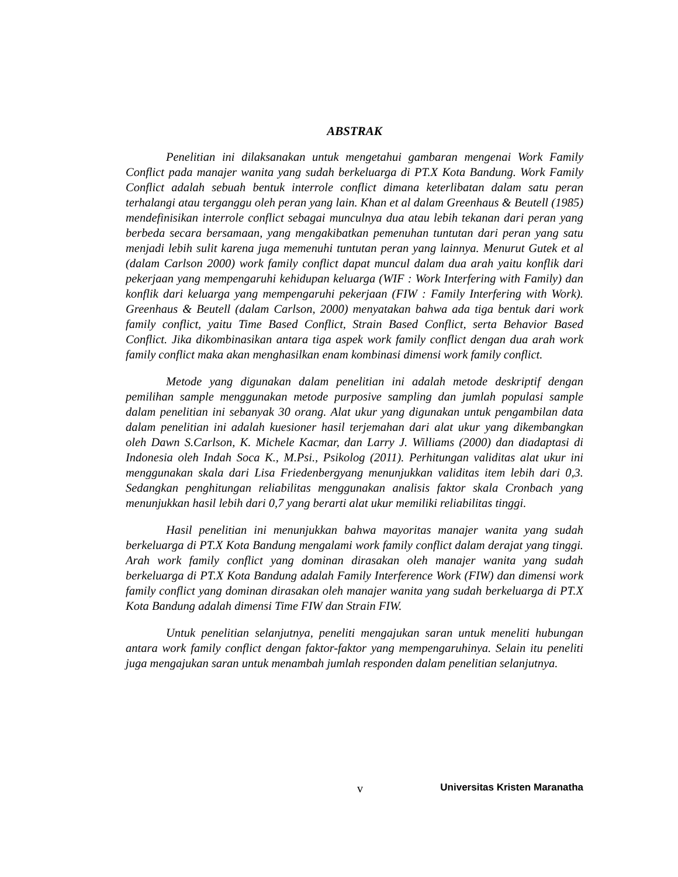ABSTRAK
Penelitian ini dilaksanakan untuk mengetahui gambaran mengenai Work Family Conflict pada manajer wanita yang sudah berkeluarga di PT.X Kota Bandung. Work Family Conflict adalah sebuah bentuk interrole conflict dimana keterlibatan dalam satu peran terhalangi atau terganggu oleh peran yang lain. Khan et al dalam Greenhaus & Beutell (1985) mendefinisikan interrole conflict sebagai munculnya dua atau lebih tekanan dari peran yang berbeda secara bersamaan, yang mengakibatkan pemenuhan tuntutan dari peran yang satu menjadi lebih sulit karena juga memenuhi tuntutan peran yang lainnya. Menurut Gutek et al (dalam Carlson 2000) work family conflict dapat muncul dalam dua arah yaitu konflik dari pekerjaan yang mempengaruhi kehidupan keluarga (WIF : Work Interfering with Family) dan konflik dari keluarga yang mempengaruhi pekerjaan (FIW : Family Interfering with Work). Greenhaus & Beutell (dalam Carlson, 2000) menyatakan bahwa ada tiga bentuk dari work family conflict, yaitu Time Based Conflict, Strain Based Conflict, serta Behavior Based Conflict. Jika dikombinasikan antara tiga aspek work family conflict dengan dua arah work family conflict maka akan menghasilkan enam kombinasi dimensi work family conflict.
Metode yang digunakan dalam penelitian ini adalah metode deskriptif dengan pemilihan sample menggunakan metode purposive sampling dan jumlah populasi sample dalam penelitian ini sebanyak 30 orang. Alat ukur yang digunakan untuk pengambilan data dalam penelitian ini adalah kuesioner hasil terjemahan dari alat ukur yang dikembangkan oleh Dawn S.Carlson, K. Michele Kacmar, dan Larry J. Williams (2000) dan diadaptasi di Indonesia oleh Indah Soca K., M.Psi., Psikolog (2011). Perhitungan validitas alat ukur ini menggunakan skala dari Lisa Friedenbergyang menunjukkan validitas item lebih dari 0,3. Sedangkan penghitungan reliabilitas menggunakan analisis faktor skala Cronbach yang menunjukkan hasil lebih dari 0,7 yang berarti alat ukur memiliki reliabilitas tinggi.
Hasil penelitian ini menunjukkan bahwa mayoritas manajer wanita yang sudah berkeluarga di PT.X Kota Bandung mengalami work family conflict dalam derajat yang tinggi. Arah work family conflict yang dominan dirasakan oleh manajer wanita yang sudah berkeluarga di PT.X Kota Bandung adalah Family Interference Work (FIW) dan dimensi work family conflict yang dominan dirasakan oleh manajer wanita yang sudah berkeluarga di PT.X Kota Bandung adalah dimensi Time FIW dan Strain FIW.
Untuk penelitian selanjutnya, peneliti mengajukan saran untuk meneliti hubungan antara work family conflict dengan faktor-faktor yang mempengaruhinya. Selain itu peneliti juga mengajukan saran untuk menambah jumlah responden dalam penelitian selanjutnya.
v Universitas Kristen Maranatha